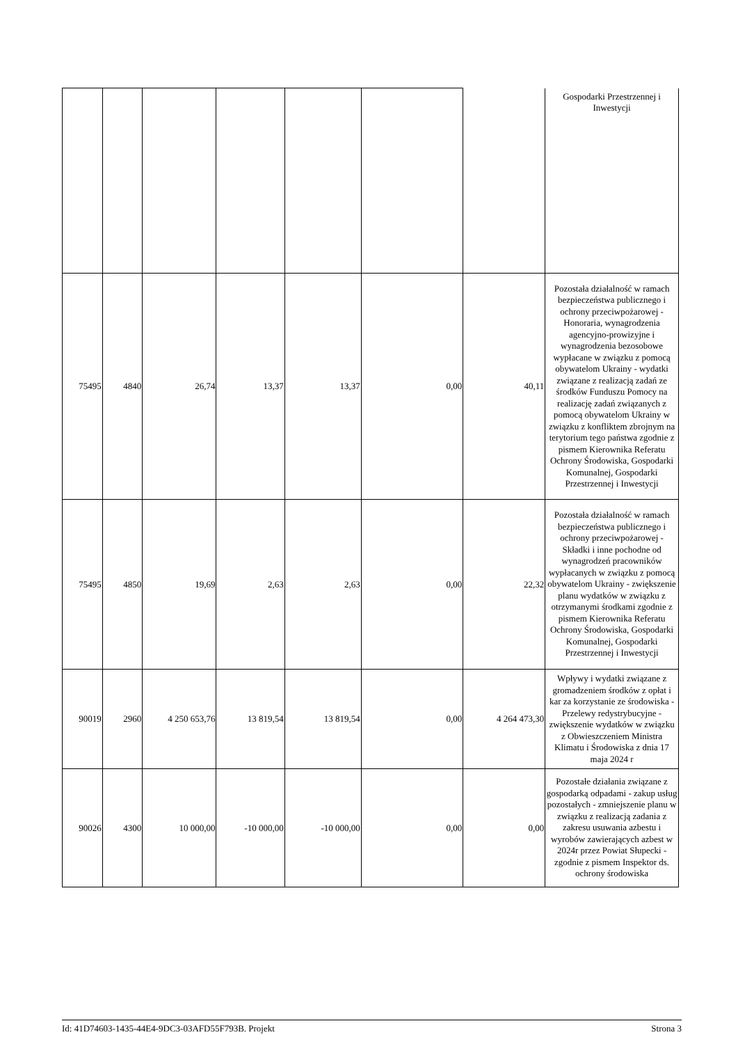| | | | | | | | Gospodarki Przestrzennej i Inwestycji |
| 75495 | 4840 | 26,74 | 13,37 | 13,37 | 0,00 | 40,11 | Pozostała działalność w ramach bezpieczeństwa publicznego i ochrony przeciwpożarowej - Honoraria, wynagrodzenia agencyjno-prowizyjne i wynagrodzenia bezosobowe wypłacane w związku z pomocą obywatelom Ukrainy - wydatki związane z realizacją zadań ze środków Funduszu Pomocy na realizację zadań związanych z pomocą obywatelom Ukrainy w związku z konfliktem zbrojnym na terytorium tego państwa zgodnie z pismem Kierownika Referatu Ochrony Środowiska, Gospodarki Komunalnej, Gospodarki Przestrzennej i Inwestycji |
| 75495 | 4850 | 19,69 | 2,63 | 2,63 | 0,00 | 22,32 | Pozostała działalność w ramach bezpieczeństwa publicznego i ochrony przeciwpożarowej - Składki i inne pochodne od wynagrodzeń pracowników wypłacanych w związku z pomocą obywatelom Ukrainy - zwiększenie planu wydatków w związku z otrzymanymi środkami zgodnie z pismem Kierownika Referatu Ochrony Środowiska, Gospodarki Komunalnej, Gospodarki Przestrzennej i Inwestycji |
| 90019 | 2960 | 4 250 653,76 | 13 819,54 | 13 819,54 | 0,00 | 4 264 473,30 | Wpływy i wydatki związane z gromadzeniem środków z opłat i kar za korzystanie ze środowiska - Przelewy redystrybucyjne - zwiększenie wydatków w związku z Obwieszczeniem Ministra Klimatu i Środowiska z dnia 17 maja 2024 r |
| 90026 | 4300 | 10 000,00 | -10 000,00 | -10 000,00 | 0,00 | 0,00 | Pozostałe działania związane z gospodarką odpadami - zakup usług pozostałych - zmniejszenie planu w związku z realizacją zadania z zakresu usuwania azbestu i wyrobów zawierających azbest w 2024r przez Powiat Słupecki - zgodnie z pismem Inspektor ds. ochrony środowiska |
Id: 41D74603-1435-44E4-9DC3-03AFD55F793B. Projekt Strona 3